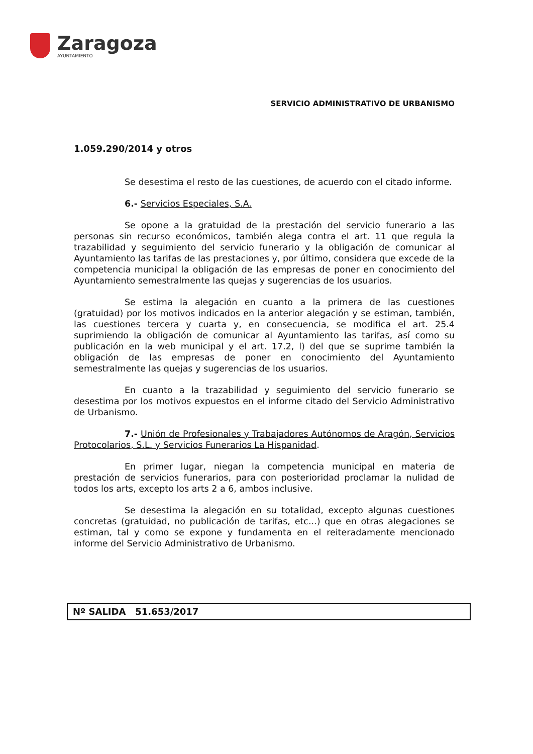Zaragoza
AYUNTAMIENTO
SERVICIO ADMINISTRATIVO DE URBANISMO
1.059.290/2014 y otros
Se desestima el resto de las cuestiones, de acuerdo con el citado informe.
6.- Servicios Especiales, S.A.
Se opone a la gratuidad de la prestación del servicio funerario a las personas sin recurso económicos, también alega contra el art. 11 que regula la trazabilidad y seguimiento del servicio funerario y la obligación de comunicar al Ayuntamiento las tarifas de las prestaciones y, por último, considera que excede de la competencia municipal la obligación de las empresas de poner en conocimiento del Ayuntamiento semestralmente las quejas y sugerencias de los usuarios.
Se estima la alegación en cuanto a la primera de las cuestiones (gratuidad) por los motivos indicados en la anterior alegación y se estiman, también, las cuestiones tercera y cuarta y, en consecuencia, se modifica el art. 25.4 suprimiendo la obligación de comunicar al Ayuntamiento las tarifas, así como su publicación en la web municipal y el art. 17.2, l) del que se suprime también la obligación de las empresas de poner en conocimiento del Ayuntamiento semestralmente las quejas y sugerencias de los usuarios.
En cuanto a la trazabilidad y seguimiento del servicio funerario se desestima por los motivos expuestos en el informe citado del Servicio Administrativo de Urbanismo.
7.- Unión de Profesionales y Trabajadores Autónomos de Aragón, Servicios Protocolarios, S.L. y Servicios Funerarios La Hispanidad.
En primer lugar, niegan la competencia municipal en materia de prestación de servicios funerarios, para con posterioridad proclamar la nulidad de todos los arts, excepto los arts 2 a 6, ambos inclusive.
Se desestima la alegación en su totalidad, excepto algunas cuestiones concretas (gratuidad, no publicación de tarifas, etc...) que en otras alegaciones se estiman, tal y como se expone y fundamenta en el reiteradamente mencionado informe del Servicio Administrativo de Urbanismo.
Nº SALIDA 51.653/2017